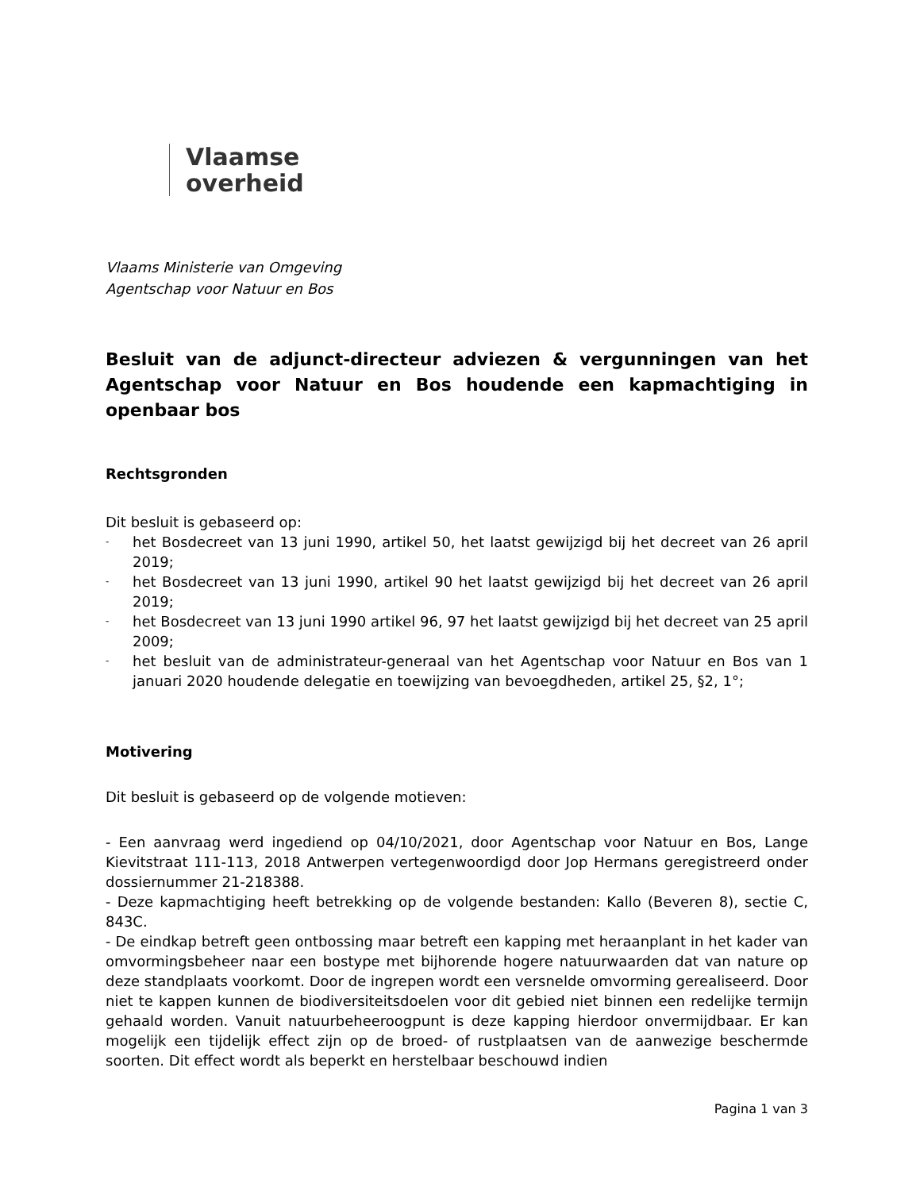Vlaamse
overheid
Vlaams Ministerie van Omgeving
Agentschap voor Natuur en Bos
Besluit van de adjunct-directeur adviezen & vergunningen van het Agentschap voor Natuur en Bos houdende een kapmachtiging in openbaar bos
Rechtsgronden
Dit besluit is gebaseerd op:
- het Bosdecreet van 13 juni 1990, artikel 50, het laatst gewijzigd bij het decreet van 26 april 2019;
- het Bosdecreet van 13 juni 1990, artikel 90 het laatst gewijzigd bij het decreet van 26 april 2019;
- het Bosdecreet van 13 juni 1990 artikel 96, 97 het laatst gewijzigd bij het decreet van 25 april 2009;
- het besluit van de administrateur-generaal van het Agentschap voor Natuur en Bos van 1 januari 2020 houdende delegatie en toewijzing van bevoegdheden, artikel 25, §2, 1°;
Motivering
Dit besluit is gebaseerd op de volgende motieven:
- Een aanvraag werd ingediend op 04/10/2021, door Agentschap voor Natuur en Bos, Lange Kievitstraat 111-113, 2018 Antwerpen vertegenwoordigd door Jop Hermans geregistreerd onder dossiernummer 21-218388.
- Deze kapmachtiging heeft betrekking op de volgende bestanden: Kallo (Beveren 8), sectie C, 843C.
- De eindkap betreft geen ontbossing maar betreft een kapping met heraanplant in het kader van omvormingsbeheer naar een bostype met bijhorende hogere natuurwaarden dat van nature op deze standplaats voorkomt. Door de ingrepen wordt een versnelde omvorming gerealiseerd. Door niet te kappen kunnen de biodiversiteitsdoelen voor dit gebied niet binnen een redelijke termijn gehaald worden. Vanuit natuurbeheeroogpunt is deze kapping hierdoor onvermijdbaar. Er kan mogelijk een tijdelijk effect zijn op de broed- of rustplaatsen van de aanwezige beschermde soorten. Dit effect wordt als beperkt en herstelbaar beschouwd indien
Pagina 1 van 3